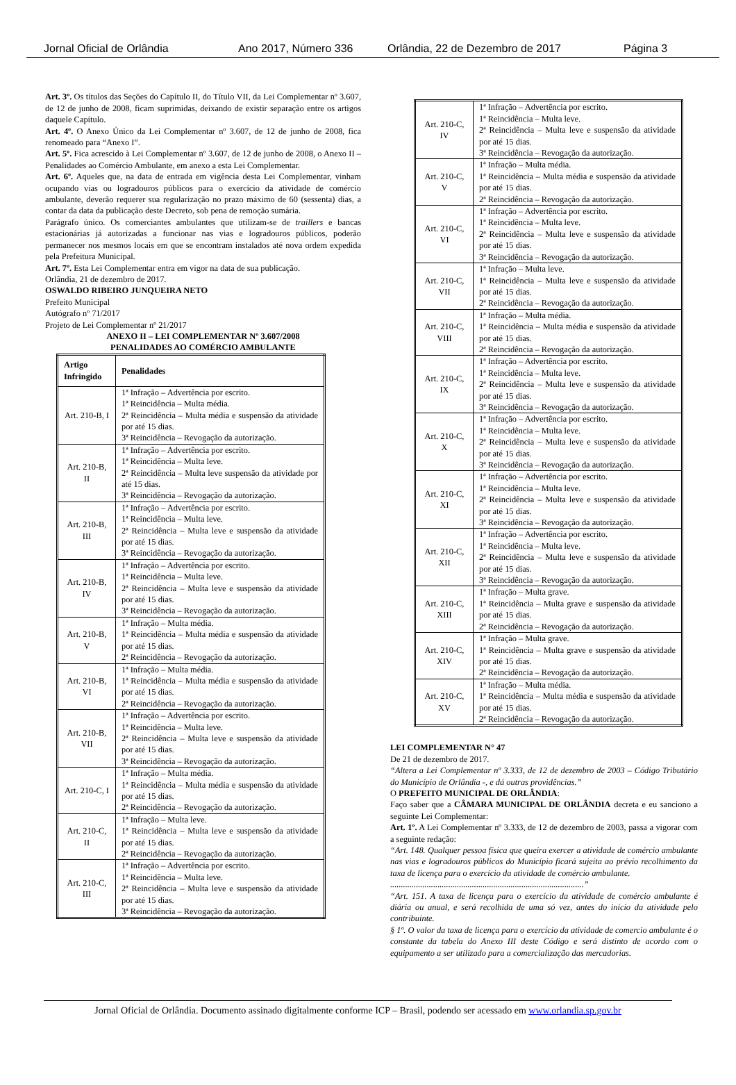Jornal Oficial de Orlândia Ano 2017, Número 336 Orlândia, 22 de Dezembro de 2017 Página 3
Art. 3º. Os títulos das Seções do Capítulo II, do Título VII, da Lei Complementar nº 3.607, de 12 de junho de 2008, ficam suprimidas, deixando de existir separação entre os artigos daquele Capítulo.
Art. 4º. O Anexo Único da Lei Complementar nº 3.607, de 12 de junho de 2008, fica renomeado para “Anexo I”.
Art. 5º. Fica acrescido à Lei Complementar nº 3.607, de 12 de junho de 2008, o Anexo II – Penalidades ao Comércio Ambulante, em anexo a esta Lei Complementar.
Art. 6º. Aqueles que, na data de entrada em vigência desta Lei Complementar, vinham ocupando vias ou logradouros públicos para o exercício da atividade de comércio ambulante, deverão requerer sua regularização no prazo máximo de 60 (sessenta) dias, a contar da data da publicação deste Decreto, sob pena de remoção sumária.
Parágrafo único. Os comerciantes ambulantes que utilizam-se de traillers e bancas estacionárias já autorizadas a funcionar nas vias e logradouros públicos, poderão permanecer nos mesmos locais em que se encontram instalados até nova ordem expedida pela Prefeitura Municipal.
Art. 7º. Esta Lei Complementar entra em vigor na data de sua publicação.
Orlândia, 21 de dezembro de 2017.
OSWALDO RIBEIRO JUNQUEIRA NETO
Prefeito Municipal
Autógrafo nº 71/2017
Projeto de Lei Complementar nº 21/2017
ANEXO II – LEI COMPLEMENTAR Nº 3.607/2008
PENALIDADES AO COMÉRCIO AMBULANTE
| Artigo Infringido | Penalidades |
| --- | --- |
| Art. 210-B, I | 1ª Infração – Advertência por escrito. 1ª Reincidência – Multa média. 2ª Reincidência – Multa média e suspensão da atividade por até 15 dias. 3ª Reincidência – Revogação da autorização. |
| Art. 210-B, II | 1ª Infração – Advertência por escrito. 1ª Reincidência – Multa leve. 2ª Reincidência – Multa leve suspensão da atividade por até 15 dias. 3ª Reincidência – Revogação da autorização. |
| Art. 210-B, III | 1ª Infração – Advertência por escrito. 1ª Reincidência – Multa leve. 2ª Reincidência – Multa leve e suspensão da atividade por até 15 dias. 3ª Reincidência – Revogação da autorização. |
| Art. 210-B, IV | 1ª Infração – Advertência por escrito. 1ª Reincidência – Multa leve. 2ª Reincidência – Multa leve e suspensão da atividade por até 15 dias. 3ª Reincidência – Revogação da autorização. |
| Art. 210-B, V | 1ª Infração – Multa média. 1ª Reincidência – Multa média e suspensão da atividade por até 15 dias. 2ª Reincidência – Revogação da autorização. |
| Art. 210-B, VI | 1ª Infração – Multa média. 1ª Reincidência – Multa média e suspensão da atividade por até 15 dias. 2ª Reincidência – Revogação da autorização. |
| Art. 210-B, VII | 1ª Infração – Advertência por escrito. 1ª Reincidência – Multa leve. 2ª Reincidência – Multa leve e suspensão da atividade por até 15 dias. 3ª Reincidência – Revogação da autorização. |
| Art. 210-C, I | 1ª Infração – Multa média. 1ª Reincidência – Multa média e suspensão da atividade por até 15 dias. 2ª Reincidência – Revogação da autorização. |
| Art. 210-C, II | 1ª Infração – Multa leve. 1ª Reincidência – Multa leve e suspensão da atividade por até 15 dias. 2ª Reincidência – Revogação da autorização. |
| Art. 210-C, III | 1ª Infração – Advertência por escrito. 1ª Reincidência – Multa leve. 2ª Reincidência – Multa leve e suspensão da atividade por até 15 dias. 3ª Reincidência – Revogação da autorização. |
| Art. 210-C, IV | 1ª Infração – Advertência por escrito. 1ª Reincidência – Multa leve. 2ª Reincidência – Multa leve e suspensão da atividade por até 15 dias. 3ª Reincidência – Revogação da autorização. |
| Art. 210-C, V | 1ª Infração – Multa média. 1ª Reincidência – Multa média e suspensão da atividade por até 15 dias. 2ª Reincidência – Revogação da autorização. |
| Art. 210-C, VI | 1ª Infração – Advertência por escrito. 1ª Reincidência – Multa leve. 2ª Reincidência – Multa leve e suspensão da atividade por até 15 dias. 3ª Reincidência – Revogação da autorização. |
| Art. 210-C, VII | 1ª Infração – Multa leve. 1ª Reincidência – Multa leve e suspensão da atividade por até 15 dias. 2ª Reincidência – Revogação da autorização. |
| Art. 210-C, VIII | 1ª Infração – Multa média. 1ª Reincidência – Multa média e suspensão da atividade por até 15 dias. 2ª Reincidência – Revogação da autorização. |
| Art. 210-C, IX | 1ª Infração – Advertência por escrito. 1ª Reincidência – Multa leve. 2ª Reincidência – Multa leve e suspensão da atividade por até 15 dias. 3ª Reincidência – Revogação da autorização. |
| Art. 210-C, X | 1ª Infração – Advertência por escrito. 1ª Reincidência – Multa leve. 2ª Reincidência – Multa leve e suspensão da atividade por até 15 dias. 3ª Reincidência – Revogação da autorização. |
| Art. 210-C, XI | 1ª Infração – Advertência por escrito. 1ª Reincidência – Multa leve. 2ª Reincidência – Multa leve e suspensão da atividade por até 15 dias. 3ª Reincidência – Revogação da autorização. |
| Art. 210-C, XII | 1ª Infração – Advertência por escrito. 1ª Reincidência – Multa leve. 2ª Reincidência – Multa leve e suspensão da atividade por até 15 dias. 3ª Reincidência – Revogação da autorização. |
| Art. 210-C, XIII | 1ª Infração – Multa grave. 1ª Reincidência – Multa grave e suspensão da atividade por até 15 dias. 2ª Reincidência – Revogação da autorização. |
| Art. 210-C, XIV | 1ª Infração – Multa grave. 1ª Reincidência – Multa grave e suspensão da atividade por até 15 dias. 2ª Reincidência – Revogação da autorização. |
| Art. 210-C, XV | 1ª Infração – Multa média. 1ª Reincidência – Multa média e suspensão da atividade por até 15 dias. 2ª Reincidência – Revogação da autorização. |
LEI COMPLEMENTAR N° 47
De 21 de dezembro de 2017.
“Altera a Lei Complementar nº 3.333, de 12 de dezembro de 2003 – Código Tributário do Município de Orlândia -, e dá outras providências.”
O PREFEITO MUNICIPAL DE ORLÂNDIA:
Faço saber que a CÂMARA MUNICIPAL DE ORLÂNDIA decreta e eu sanciono a seguinte Lei Complementar:
Art. 1º. A Lei Complementar nº 3.333, de 12 de dezembro de 2003, passa a vigorar com a seguinte redação:
“Art. 148. Qualquer pessoa física que queira exercer a atividade de comércio ambulante nas vias e logradouros públicos do Município ficará sujeita ao prévio recolhimento da taxa de licença para o exercício da atividade de comércio ambulante.
..........................................................................................”
“Art. 151. A taxa de licença para o exercício da atividade de comércio ambulante é diária ou anual, e será recolhida de uma só vez, antes do início da atividade pelo contribuinte.
§ 1º. O valor da taxa de licença para o exercício da atividade de comercio ambulante é o constante da tabela do Anexo III deste Código e será distinto de acordo com o equipamento a ser utilizado para a comercialização das mercadorias.
Jornal Oficial de Orlândia. Documento assinado digitalmente conforme ICP – Brasil, podendo ser acessado em www.orlandia.sp.gov.br